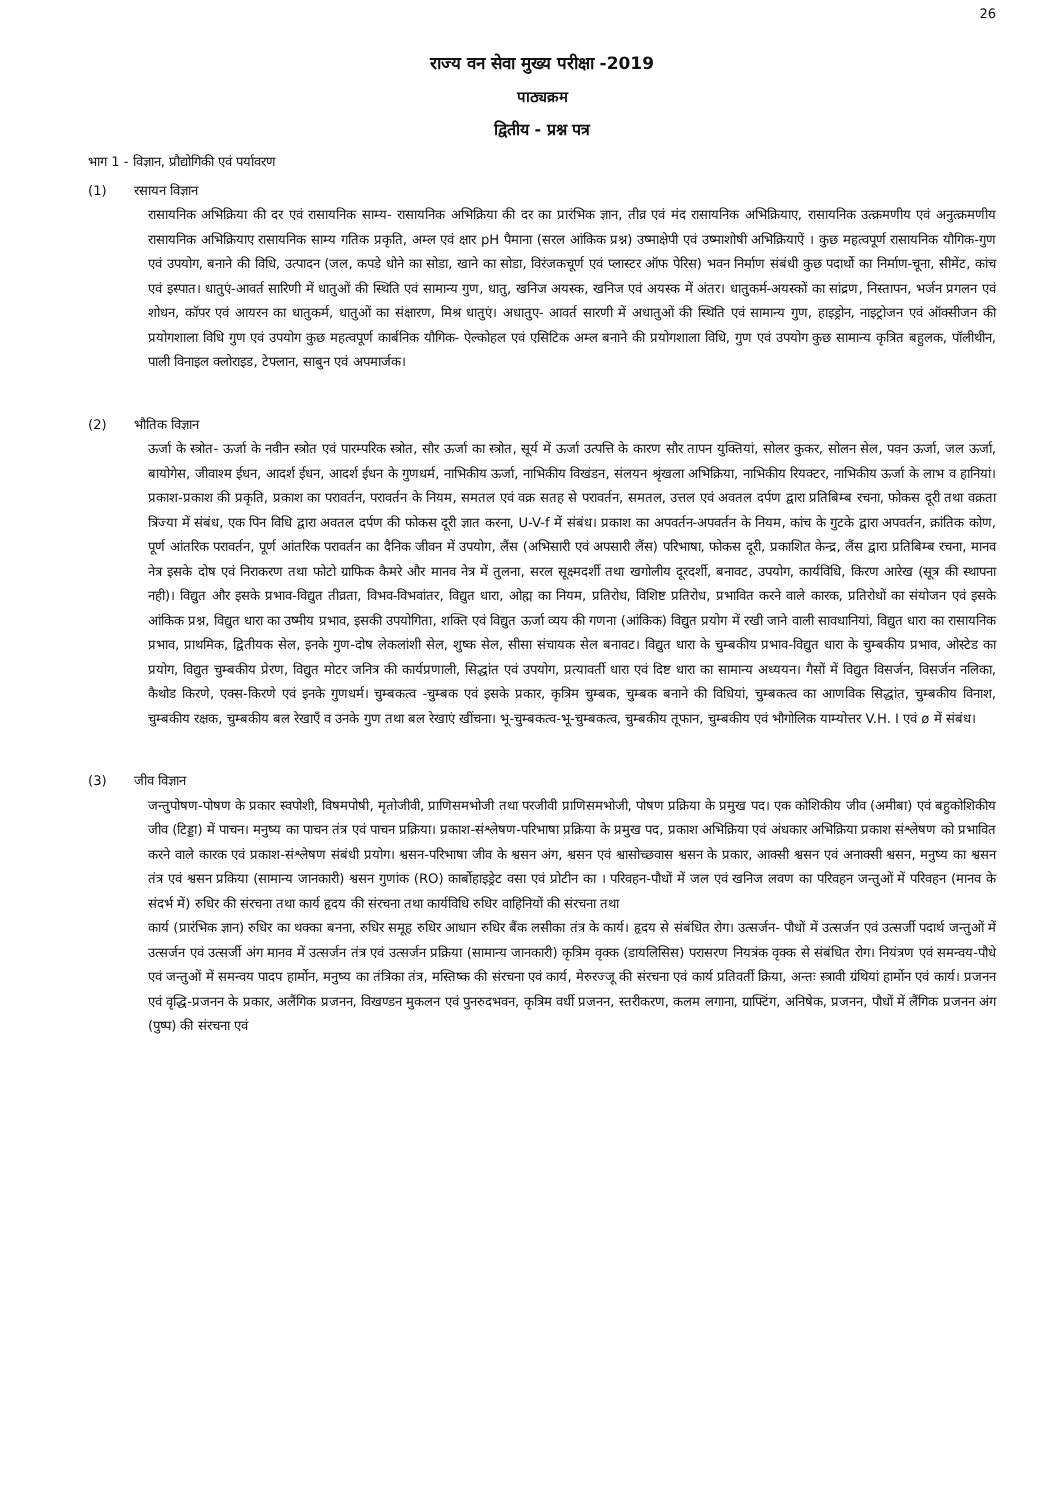26
राज्य वन सेवा मुख्य परीक्षा -2019
पाठ्यक्रम
द्वितीय - प्रश्न पत्र
भाग 1 - विज्ञान, प्रौद्योगिकी एवं पर्यावरण
(1) रसायन विज्ञान
रासायनिक अभिक्रिया की दर एवं रासायनिक साम्य- रासायनिक अभिक्रिया की दर का प्रारंभिक ज्ञान, तीव्र एवं मंद रासायनिक अभिक्रियाए, रासायनिक उत्क्रमणीय एवं अनुत्क्रमणीय रासायनिक अभिक्रियाए रासायनिक साम्य गतिक प्रकृति, अम्ल एवं क्षार pH पैमाना (सरल आंकिक प्रश्न) उष्माक्षेपी एवं उष्माशोषी अभिक्रियाऐं । कुछ महत्वपूर्ण रासायनिक यौगिक-गुण एवं उपयोग, बनाने की विधि, उत्पादन (जल, कपडे धोने का सोडा, खाने का सोडा, विरंजकचूर्ण एवं प्लास्टर ऑफ पेरिस) भवन निर्माण संबंधी कुछ पदार्थो का निर्माण-चूना, सीमेंट, कांच एवं इस्पात। धातुएं-आवर्त सारिणी में धातुओं की स्थिति एवं सामान्य गुण, धातु, खनिज अयस्क, खनिज एवं अयस्क में अंतर। धातुकर्म-अयस्कों का सांद्रण, निस्तापन, भर्जन प्रगलन एवं शोधन, कॉपर एवं आयरन का धातुकर्म, धातुओं का संक्षारण, मिश्र धातुएं। अधातुए- आवर्त सारणी में अधातुओं की स्थिति एवं सामान्य गुण, हाइड्रोन, नाइट्रोजन एवं ऑक्सीजन की प्रयोगशाला विधि गुण एवं उपयोग कुछ महत्वपूर्ण कार्बनिक यौगिक- ऐल्कोहल एवं एसिटिक अम्ल बनाने की प्रयोगशाला विधि, गुण एवं उपयोग कुछ सामान्य कृत्रित बहुलक, पॉलीथीन, पाली विनाइल क्लोराइड, टेफ्लान, साबुन एवं अपमार्जक।
(2) भौतिक विज्ञान
ऊर्जा के स्त्रोत- ऊर्जा के नवीन स्त्रोत एवं पारम्परिक स्त्रोत, सौर ऊर्जा का स्त्रोत, सूर्य में ऊर्जा उत्पत्ति के कारण सौर तापन युक्तियां, सोलर कुकर, सोलन सेल, पवन ऊर्जा, जल ऊर्जा, बायोगेस, जीवाश्म ईधन, आदर्श ईधन, आदर्श ईधन के गुणधर्म, नाभिकीय ऊर्जा, नाभिकीय विखंडन, संलयन श्रृंखला अभिक्रिया, नाभिकीय रियक्टर, नाभिकीय ऊर्जा के लाभ व हानियां। प्रकाश-प्रकाश की प्रकृति, प्रकाश का परावर्तन, परावर्तन के नियम, समतल एवं वक्र सतह से परावर्तन, समतल, उत्तल एवं अवतल दर्पण द्वारा प्रतिबिम्ब रचना, फोकस दूरी तथा वक्रता त्रिज्या में संबंध, एक पिन विधि द्वारा अवतल दर्पण की फोकस दूरी ज्ञात करना, U-V-f में संबंध। प्रकाश का अपवर्तन-अपवर्तन के नियम, कांच के गुटके द्वारा अपवर्तन, क्रांतिक कोण, पूर्ण आंतरिक परावर्तन, पूर्ण आंतरिक परावर्तन का दैनिक जीवन में उपयोग, लैंस (अभिसारी एवं अपसारी लैंस) परिभाषा, फोकस दूरी, प्रकाशित केन्द्र, लैंस द्वारा प्रतिबिम्ब रचना, मानव नेत्र इसके दोष एवं निराकरण तथा फोटो ग्राफिक कैमरे और मानव नेत्र में तुलना, सरल सूक्ष्मदर्शी तथा खगोलीय दूरदर्शी, बनावट, उपयोग, कार्यविधि, किरण आरेख (सूत्र की स्थापना नही)। विद्युत और इसके प्रभाव-विद्युत तीव्रता, विभव-विभवांतर, विद्युत धारा, ओह्म का नियम, प्रतिरोध, विशिष्ट प्रतिरोध, प्रभावित करने वाले कारक, प्रतिरोधों का संयोजन एवं इसके आंकिक प्रश्न, विद्युत धारा का उष्मीय प्रभाव, इसकी उपयोगिता, शक्ति एवं विद्युत ऊर्जा व्यय की गणना (आंकिक) विद्युत प्रयोग में रखी जाने वाली सावधानियां, विद्युत धारा का रासायनिक प्रभाव, प्राथमिक, द्वितीयक सेल, इनके गुण-दोष लेकलांशी सेल, शुष्क सेल, सीसा संचायक सेल बनावट। विद्युत धारा के चुम्बकीय प्रभाव-विद्युत धारा के चुम्बकीय प्रभाव, ओस्टेड का प्रयोग, विद्युत चुम्बकीय प्रेरण, विद्युत मोटर जनित्र की कार्यप्रणाली, सिद्धांत एवं उपयोग, प्रत्यावर्ती धारा एवं दिष्ट धारा का सामान्य अध्ययन। गैसों में विद्युत विसर्जन, विसर्जन नलिका, कैथोड किरणे, एक्स-किरणे एवं इनके गुणधर्म। चुम्बकत्व -चुम्बक एवं इसके प्रकार, कृत्रिम चुम्बक, चुम्बक बनाने की विधियां, चुम्बकत्व का आणविक सिद्धांत, चुम्बकीय विनाश, चुम्बकीय रक्षक, चुम्बकीय बल रेखाएँ व उनके गुण तथा बल रेखाएं खींचना। भू-चुम्बकत्व-भू-चुम्बकत्व, चुम्बकीय तूफान, चुम्बकीय एवं भौगोलिक याम्योत्तर V.H. I एवं ø में संबंध।
(3) जीव विज्ञान
जन्तुपोषण-पोषण के प्रकार स्वपोशी, विषमपोषी, मृतोजीवी, प्राणिसमभोजी तथा परजीवी प्राणिसमभोजी, पोषण प्रक्रिया के प्रमुख पद। एक कोशिकीय जीव (अमीबा) एवं बहुकोशिकीय जीव (टिड्डा) में पाचन। मनुष्य का पाचन तंत्र एवं पाचन प्रक्रिया। प्रकाश-संश्लेषण-परिभाषा प्रक्रिया के प्रमुख पद, प्रकाश अभिक्रिया एवं अंधकार अभिक्रिया प्रकाश संश्लेषण को प्रभावित करने वाले कारक एवं प्रकाश-संश्लेषण संबंधी प्रयोग। श्वसन-परिभाषा जीव के श्वसन अंग, श्वसन एवं श्वासोच्छवास श्वसन के प्रकार, आक्सी श्वसन एवं अनाक्सी श्वसन, मनुष्य का श्वसन तंत्र एवं श्वसन प्रकिया (सामान्य जानकारी) श्वसन गुणांक (RO) कार्बोहाइड्रेट वसा एवं प्रोटीन का । परिवहन-पौधों में जल एवं खनिज लवण का परिवहन जन्तुओं में परिवहन (मानव के संदर्भ में) रुधिर की संरचना तथा कार्य हृदय की संरचना तथा कार्यविधि रुधिर वाहिनियों की संरचना तथा
कार्य (प्रारंभिक ज्ञान) रुधिर का थक्का बनना, रुधिर समूह रुधिर आधान रुधिर बैंक लसीका तंत्र के कार्य। हृदय से संबंधित रोग। उत्सर्जन- पौधों में उत्सर्जन एवं उत्सर्जी पदार्थ जन्तुओं में उत्सर्जन एवं उत्सर्जी अंग मानव में उत्सर्जन तंत्र एवं उत्सर्जन प्रक्रिया (सामान्य जानकारी) कृत्रिम वृक्क (डायलिसिस) परासरण नियत्रंक वृक्क से संबंधित रोग। नियंत्रण एवं समन्वय-पौधे एवं जन्तुओं में समन्वय पादप हार्मोन, मनुष्य का तंत्रिका तंत्र, मस्तिष्क की संरचना एवं कार्य, मेरुरज्जू की संरचना एवं कार्य प्रतिवर्ती क्रिया, अन्तः स्त्रावी ग्रंथियां हार्मोन एवं कार्य। प्रजनन एवं वृद्धि-प्रजनन के प्रकार, अलैंगिक प्रजनन, विखण्डन मुकलन एवं पुनरुदभवन, कृत्रिम वर्धी प्रजनन, स्तरीकरण, कलम लगाना, ग्राफ्टिंग, अनिषेक, प्रजनन, पौधों में लैंगिक प्रजनन अंग (पुष्प) की संरचना एवं